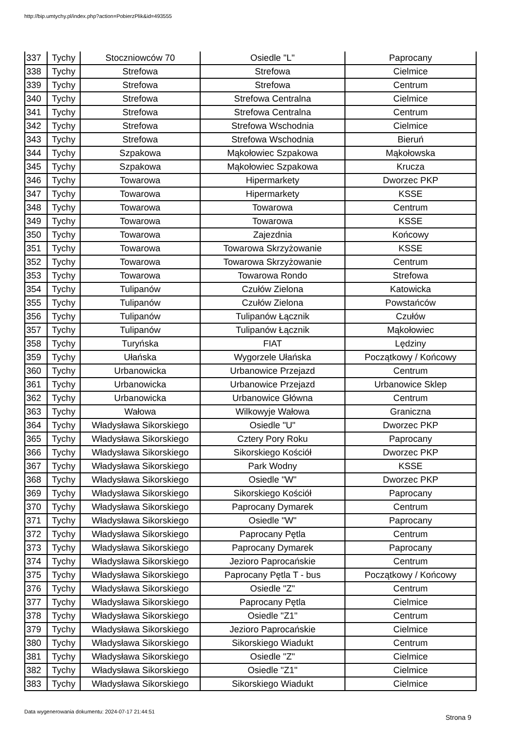http://bip.umtychy.pl/index.php?action=PobierzPlik&id=493555
| 337 | Tychy | Stoczniowców 70 | Osiedle "L" | Paprocany |
| 338 | Tychy | Strefowa | Strefowa | Cielmice |
| 339 | Tychy | Strefowa | Strefowa | Centrum |
| 340 | Tychy | Strefowa | Strefowa Centralna | Cielmice |
| 341 | Tychy | Strefowa | Strefowa Centralna | Centrum |
| 342 | Tychy | Strefowa | Strefowa Wschodnia | Cielmice |
| 343 | Tychy | Strefowa | Strefowa Wschodnia | Bieruń |
| 344 | Tychy | Szpakowa | Mąkołowiec Szpakowa | Mąkołowska |
| 345 | Tychy | Szpakowa | Mąkołowiec Szpakowa | Krucza |
| 346 | Tychy | Towarowa | Hipermarkety | Dworzec PKP |
| 347 | Tychy | Towarowa | Hipermarkety | KSSE |
| 348 | Tychy | Towarowa | Towarowa | Centrum |
| 349 | Tychy | Towarowa | Towarowa | KSSE |
| 350 | Tychy | Towarowa | Zajezdnia | Końcowy |
| 351 | Tychy | Towarowa | Towarowa Skrzyżowanie | KSSE |
| 352 | Tychy | Towarowa | Towarowa Skrzyżowanie | Centrum |
| 353 | Tychy | Towarowa | Towarowa Rondo | Strefowa |
| 354 | Tychy | Tulipanów | Czułów Zielona | Katowicka |
| 355 | Tychy | Tulipanów | Czułów Zielona | Powstańców |
| 356 | Tychy | Tulipanów | Tulipanów Łącznik | Czułów |
| 357 | Tychy | Tulipanów | Tulipanów Łącznik | Mąkołowiec |
| 358 | Tychy | Turyńska | FIAT | Lędziny |
| 359 | Tychy | Ułańska | Wygorzele Ułańska | Początkowy / Końcowy |
| 360 | Tychy | Urbanowicka | Urbanowice Przejazd | Centrum |
| 361 | Tychy | Urbanowicka | Urbanowice Przejazd | Urbanowice Sklep |
| 362 | Tychy | Urbanowicka | Urbanowice Główna | Centrum |
| 363 | Tychy | Wałowa | Wilkowyje Wałowa | Graniczna |
| 364 | Tychy | Władysława Sikorskiego | Osiedle "U" | Dworzec PKP |
| 365 | Tychy | Władysława Sikorskiego | Cztery Pory Roku | Paprocany |
| 366 | Tychy | Władysława Sikorskiego | Sikorskiego Kościół | Dworzec PKP |
| 367 | Tychy | Władysława Sikorskiego | Park Wodny | KSSE |
| 368 | Tychy | Władysława Sikorskiego | Osiedle "W" | Dworzec PKP |
| 369 | Tychy | Władysława Sikorskiego | Sikorskiego Kościół | Paprocany |
| 370 | Tychy | Władysława Sikorskiego | Paprocany Dymarek | Centrum |
| 371 | Tychy | Władysława Sikorskiego | Osiedle "W" | Paprocany |
| 372 | Tychy | Władysława Sikorskiego | Paprocany Pętla | Centrum |
| 373 | Tychy | Władysława Sikorskiego | Paprocany Dymarek | Paprocany |
| 374 | Tychy | Władysława Sikorskiego | Jezioro Paprocańskie | Centrum |
| 375 | Tychy | Władysława Sikorskiego | Paprocany Pętla T - bus | Początkowy / Końcowy |
| 376 | Tychy | Władysława Sikorskiego | Osiedle "Z" | Centrum |
| 377 | Tychy | Władysława Sikorskiego | Paprocany Pętla | Cielmice |
| 378 | Tychy | Władysława Sikorskiego | Osiedle "Z1" | Centrum |
| 379 | Tychy | Władysława Sikorskiego | Jezioro Paprocańskie | Cielmice |
| 380 | Tychy | Władysława Sikorskiego | Sikorskiego Wiadukt | Centrum |
| 381 | Tychy | Władysława Sikorskiego | Osiedle "Z" | Cielmice |
| 382 | Tychy | Władysława Sikorskiego | Osiedle "Z1" | Cielmice |
| 383 | Tychy | Władysława Sikorskiego | Sikorskiego Wiadukt | Cielmice |
Data wygenerowania dokumentu: 2024-07-17 21:44:51
Strona 9